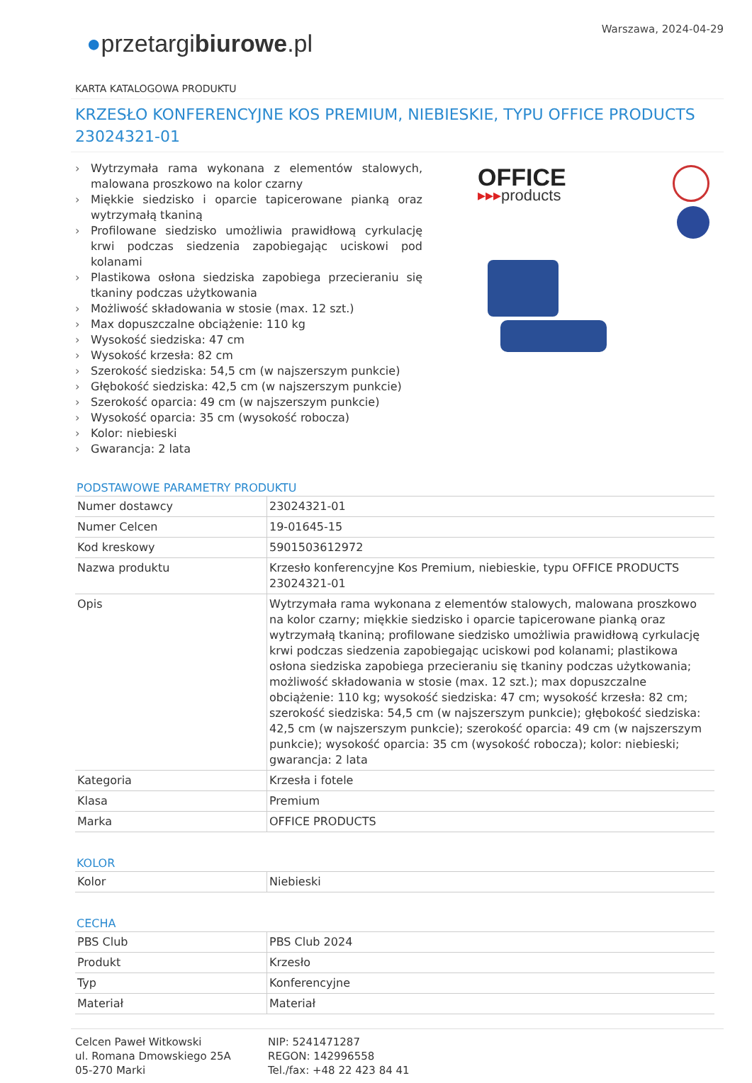Warszawa, 2024-04-29
●przetargibiurowe.pl
KARTA KATALOGOWA PRODUKTU
KRZESŁO KONFERENCYJNE KOS PREMIUM, NIEBIESKIE, TYPU OFFICE PRODUCTS 23024321-01
› Wytrzymała rama wykonana z elementów stalowych, malowana proszkowo na kolor czarny
› Miękkie siedzisko i oparcie tapicerowane pianką oraz wytrzymałą tkaniną
› Profilowane siedzisko umożliwia prawidłową cyrkulację krwi podczas siedzenia zapobiegając uciskowi pod kolanami
› Plastikowa osłona siedziska zapobiega przecieraniu się tkaniny podczas użytkowania
› Możliwość składowania w stosie (max. 12 szt.)
› Max dopuszczalne obciążenie: 110 kg
› Wysokość siedziska: 47 cm
› Wysokość krzesła: 82 cm
› Szerokość siedziska: 54,5 cm (w najszerszym punkcie)
› Głębokość siedziska: 42,5 cm (w najszerszym punkcie)
› Szerokość oparcia: 49 cm (w najszerszym punkcie)
› Wysokość oparcia: 35 cm (wysokość robocza)
› Kolor: niebieski
› Gwarancja: 2 lata
OFFICE
▸▸▸products
PODSTAWOWE PARAMETRY PRODUKTU
| Numer dostawcy | 23024321-01 |
| Numer Celcen | 19-01645-15 |
| Kod kreskowy | 5901503612972 |
| Nazwa produktu | Krzesło konferencyjne Kos Premium, niebieskie, typu OFFICE PRODUCTS 23024321-01 |
| Opis | Wytrzymała rama wykonana z elementów stalowych, malowana proszkowo na kolor czarny; miękkie siedzisko i oparcie tapicerowane pianką oraz wytrzymałą tkaniną; profilowane siedzisko umożliwia prawidłową cyrkulację krwi podczas siedzenia zapobiegając uciskowi pod kolanami; plastikowa osłona siedziska zapobiega przecieraniu się tkaniny podczas użytkowania; możliwość składowania w stosie (max. 12 szt.); max dopuszczalne obciążenie: 110 kg; wysokość siedziska: 47 cm; wysokość krzesła: 82 cm; szerokość siedziska: 54,5 cm (w najszerszym punkcie); głębokość siedziska: 42,5 cm (w najszerszym punkcie); szerokość oparcia: 49 cm (w najszerszym punkcie); wysokość oparcia: 35 cm (wysokość robocza); kolor: niebieski; gwarancja: 2 lata |
| Kategoria | Krzesła i fotele |
| Klasa | Premium |
| Marka | OFFICE PRODUCTS |
KOLOR
| Kolor | Niebieski |
CECHA
| PBS Club | PBS Club 2024 |
| Produkt | Krzesło |
| Typ | Konferencyjne |
| Materiał | Materiał |
Celcen Paweł Witkowski
ul. Romana Dmowskiego 25A
05-270 Marki
NIP: 5241471287
REGON: 142996558
Tel./fax: +48 22 423 84 41